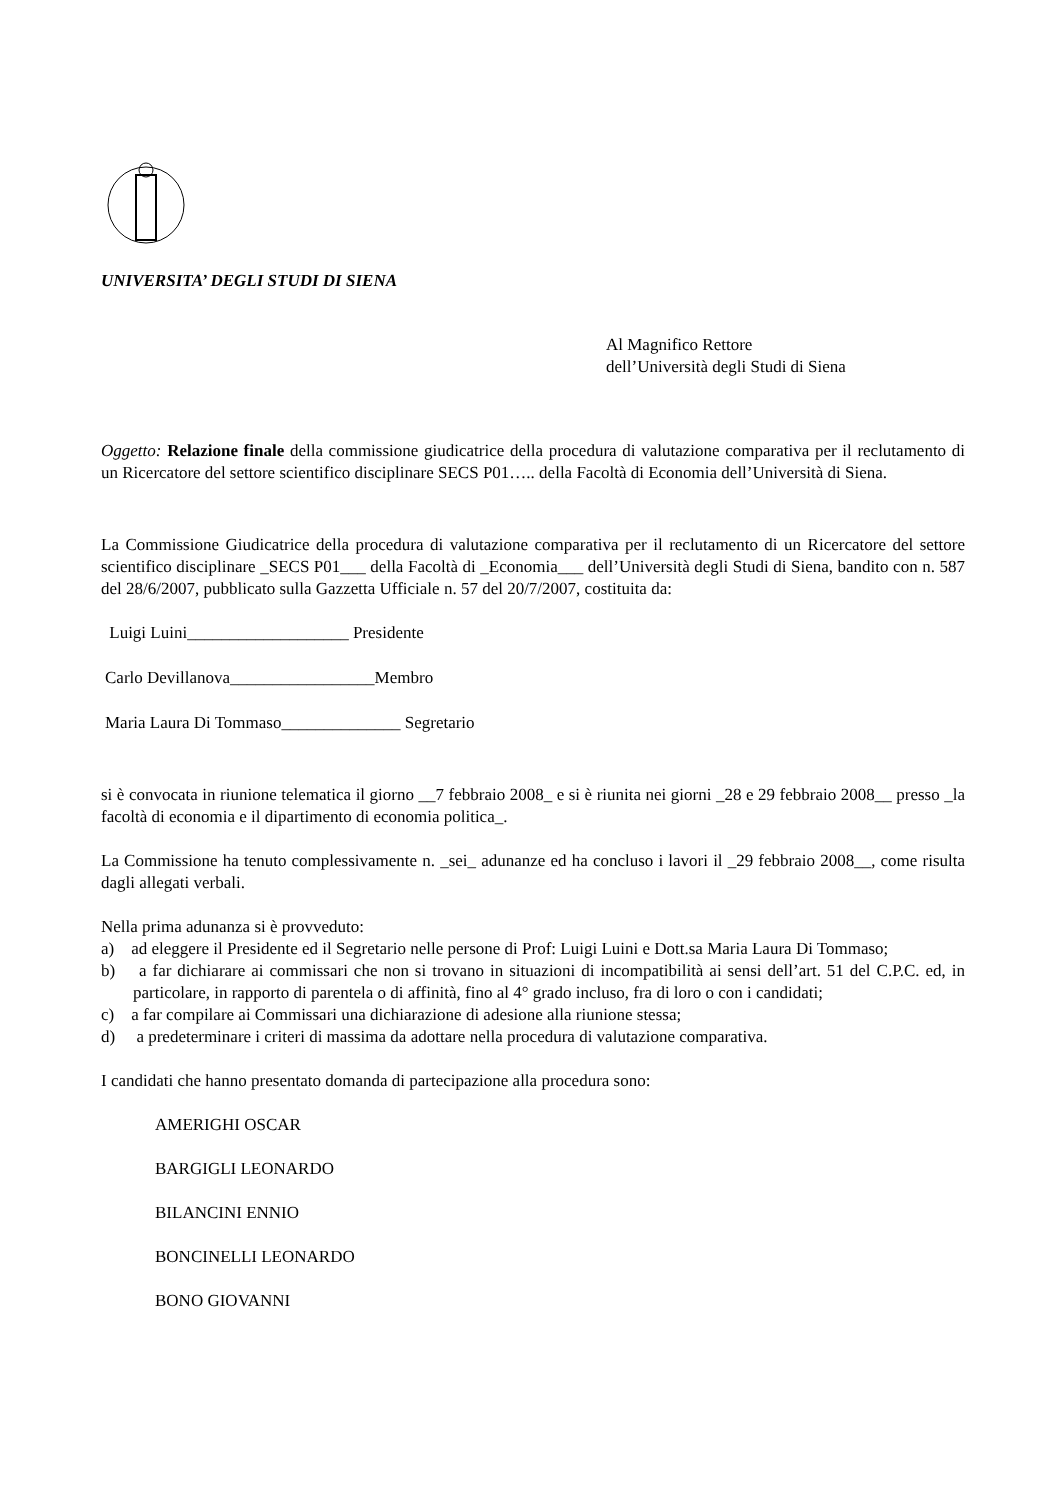UNIVERSITA’ DEGLI STUDI DI SIENA
Al Magnifico Rettore
dell’Università degli Studi di Siena
Oggetto: Relazione finale della commissione giudicatrice della procedura di valutazione comparativa per il reclutamento di un Ricercatore del settore scientifico disciplinare SECS P01….. della Facoltà di Economia dell’Università di Siena.
La Commissione Giudicatrice della procedura di valutazione comparativa per il reclutamento di un Ricercatore del settore scientifico disciplinare _SECS P01___ della Facoltà di _Economia___ dell’Università degli Studi di Siena, bandito con n. 587 del 28/6/2007, pubblicato sulla Gazzetta Ufficiale n. 57 del 20/7/2007, costituita da:
Luigi Luini___________________ Presidente
Carlo Devillanova_________________Membro
Maria Laura Di Tommaso______________ Segretario
si è convocata in riunione telematica il giorno __7 febbraio 2008_ e si è riunita nei giorni _28 e 29 febbraio 2008__ presso _la facoltà di economia e il dipartimento di economia politica_.
La Commissione ha tenuto complessivamente n. _sei_ adunanze ed ha concluso i lavori il _29 febbraio 2008__, come risulta dagli allegati verbali.
Nella prima adunanza si è provveduto:
a) ad eleggere il Presidente ed il Segretario nelle persone di Prof: Luigi Luini e Dott.sa Maria Laura Di Tommaso;
b) a far dichiarare ai commissari che non si trovano in situazioni di incompatibilità ai sensi dell’art. 51 del C.P.C. ed, in particolare, in rapporto di parentela o di affinità, fino al 4° grado incluso, fra di loro o con i candidati;
c) a far compilare ai Commissari una dichiarazione di adesione alla riunione stessa;
d) a predeterminare i criteri di massima da adottare nella procedura di valutazione comparativa.
I candidati che hanno presentato domanda di partecipazione alla procedura sono:
AMERIGHI OSCAR
BARGIGLI LEONARDO
BILANCINI ENNIO
BONCINELLI LEONARDO
BONO GIOVANNI